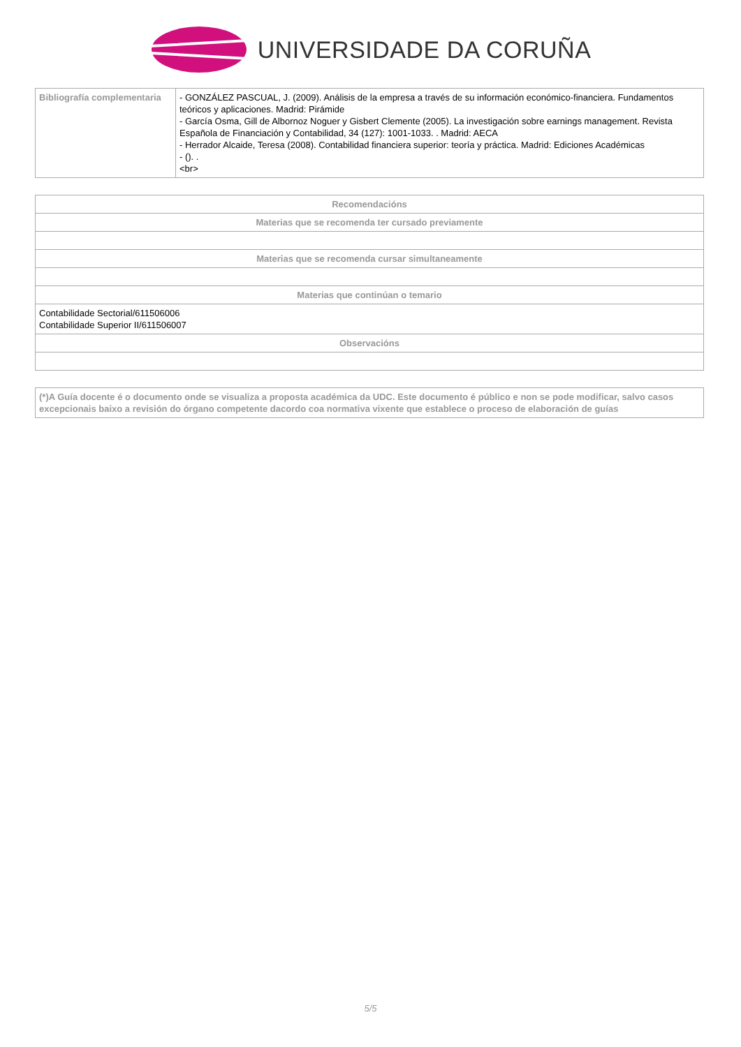UNIVERSIDADE DA CORUÑA
| Bibliografía complementaria | - GONZÁLEZ PASCUAL, J. (2009). Análisis de la empresa a través de su información económico-financiera. Fundamentos teóricos y aplicaciones. Madrid: Pirámide - García Osma, Gill de Albornoz Noguer y Gisbert Clemente (2005). La investigación sobre earnings management. Revista Española de Financiación y Contabilidad, 34 (127): 1001-1033. . Madrid: AECA - Herrador Alcaide, Teresa (2008). Contabilidad financiera superior: teoría y práctica. Madrid: Ediciones Académicas - (). . <br> |
| Recomendacións |
| --- |
| Materias que se recomenda ter cursado previamente |
| Materias que se recomenda cursar simultaneamente |
| Materias que continúan o temario |
| Contabilidade Sectorial/611506006 Contabilidade Superior II/611506007 |
| Observacións |
| (*)A Guía docente é o documento onde se visualiza a proposta académica da UDC. Este documento é público e non se pode modificar, salvo casos excepcionais baixo a revisión do órgano competente dacordo coa normativa vixente que establece o proceso de elaboración de guías |
5/5